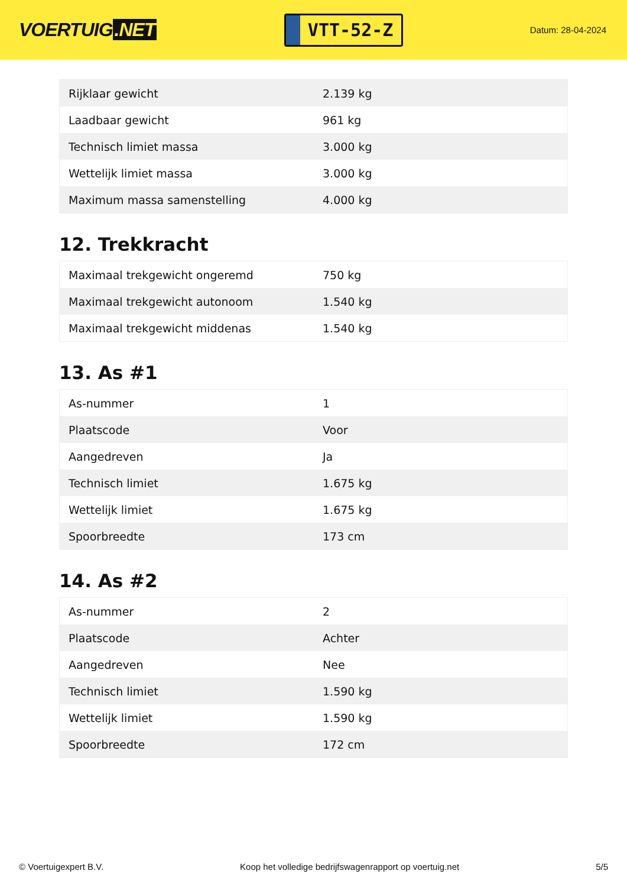VOERTUIG.NET
VTT-52-Z
Datum: 28-04-2024
| Rijklaar gewicht | 2.139 kg |
| Laadbaar gewicht | 961 kg |
| Technisch limiet massa | 3.000 kg |
| Wettelijk limiet massa | 3.000 kg |
| Maximum massa samenstelling | 4.000 kg |
12. Trekkracht
| Maximaal trekgewicht ongeremd | 750 kg |
| Maximaal trekgewicht autonoom | 1.540 kg |
| Maximaal trekgewicht middenas | 1.540 kg |
13. As #1
| As-nummer | 1 |
| Plaatscode | Voor |
| Aangedreven | Ja |
| Technisch limiet | 1.675 kg |
| Wettelijk limiet | 1.675 kg |
| Spoorbreedte | 173 cm |
14. As #2
| As-nummer | 2 |
| Plaatscode | Achter |
| Aangedreven | Nee |
| Technisch limiet | 1.590 kg |
| Wettelijk limiet | 1.590 kg |
| Spoorbreedte | 172 cm |
© Voertuigexpert B.V. Koop het volledige bedrijfswagenrapport op voertuig.net 5/5